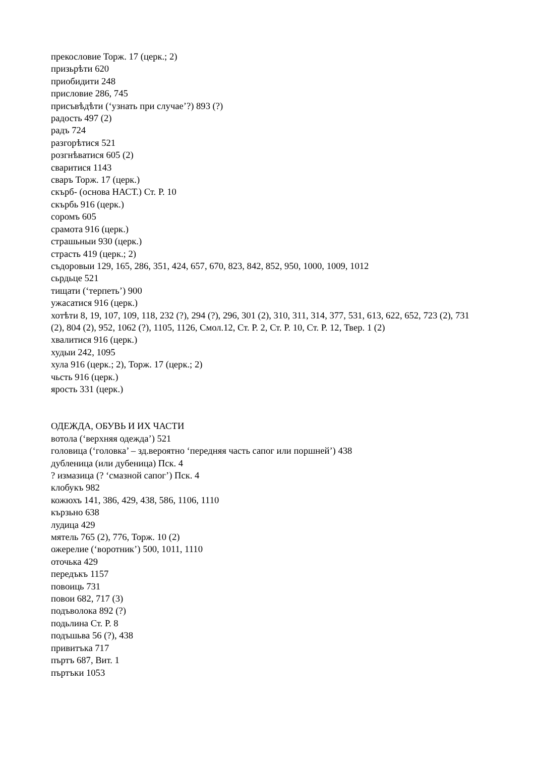прекословие Торж. 17 (церк.; 2)
призьрѣти 620
приобидити 248
присловие 286, 745
присъвѣдѣти (‘узнать при случае’?) 893 (?)
радость 497 (2)
радъ 724
разгорѣтися 521
розгнѣватися 605 (2)
сваритися 1143
сваръ Торж. 17 (церк.)
скърб- (основа НАСТ.) Ст. Р. 10
скърбь 916 (церк.)
соромъ 605
срамота 916 (церк.)
страшьныи 930 (церк.)
страсть 419 (церк.; 2)
съдоровыи 129, 165, 286, 351, 424, 657, 670, 823, 842, 852, 950, 1000, 1009, 1012
сьрдьце 521
тищати (‘терпеть’) 900
ужасатися 916 (церк.)
хотѣти 8, 19, 107, 109, 118, 232 (?), 294 (?), 296, 301 (2), 310, 311, 314, 377, 531, 613, 622, 652, 723 (2), 731 (2), 804 (2), 952, 1062 (?), 1105, 1126, Смол.12, Ст. Р. 2, Ст. Р. 10, Ст. Р. 12, Твер. 1 (2)
хвалитися 916 (церк.)
худыи 242, 1095
хула 916 (церк.; 2), Торж. 17 (церк.; 2)
чьсть 916 (церк.)
ярость 331 (церк.)
ОДЕЖДА, ОБУВЬ И ИХ ЧАСТИ
вотола (‘верхняя одежда’) 521
головица (‘головка’ – зд.вероятно ‘передняя часть сапог или поршней’) 438
дубленица (или дубеница) Пск. 4
? измазица (? ‘смазной сапог’) Пск. 4
клобукъ 982
кожюхъ 141, 386, 429, 438, 586, 1106, 1110
кързьно 638
лудица 429
мятель 765 (2), 776, Торж. 10 (2)
ожерелие (‘воротник’) 500, 1011, 1110
оточька 429
передъкъ 1157
повоиць 731
повои 682, 717 (3)
подъволока 892 (?)
подьлина Ст. Р. 8
подъшьва 56 (?), 438
привитъка 717
пъртъ 687, Вит. 1
пъртъки 1053